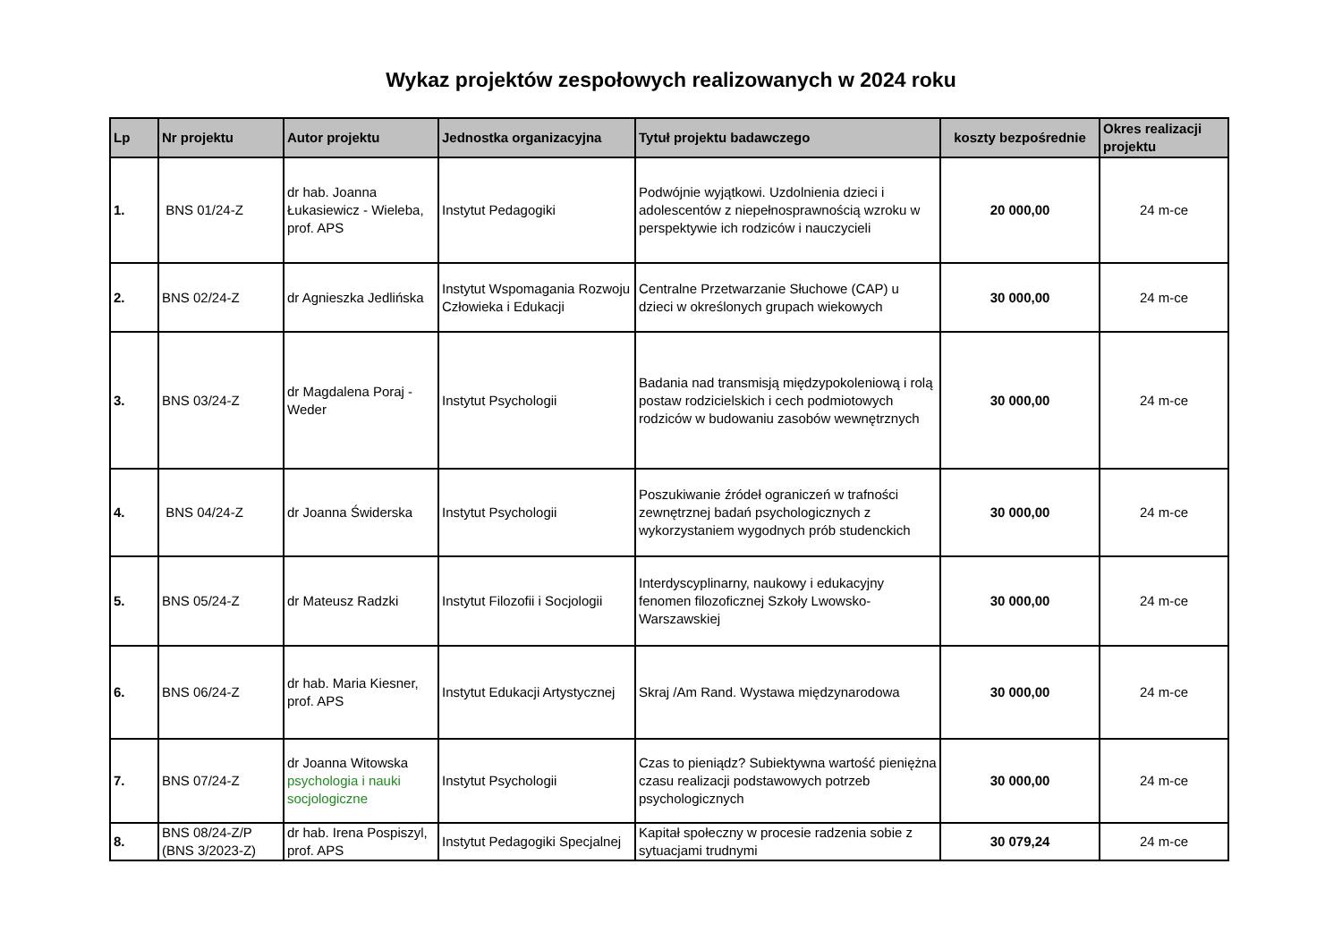Wykaz projektów zespołowych realizowanych w 2024 roku
| Lp | Nr projektu | Autor projektu | Jednostka organizacyjna | Tytuł projektu badawczego | koszty bezpośrednie | Okres realizacji projektu |
| --- | --- | --- | --- | --- | --- | --- |
| 1. | BNS 01/24-Z | dr hab. Joanna Łukasiewicz - Wieleba, prof. APS | Instytut Pedagogiki | Podwójnie wyjątkowi. Uzdolnienia dzieci i adolescentów z niepełnosprawnością wzroku w perspektywie ich rodziców i nauczycieli | 20 000,00 | 24 m-ce |
| 2. | BNS 02/24-Z | dr Agnieszka Jedlińska | Instytut Wspomagania Rozwoju Człowieka i Edukacji | Centralne Przetwarzanie Słuchowe (CAP) u dzieci w określonych grupach wiekowych | 30 000,00 | 24 m-ce |
| 3. | BNS 03/24-Z | dr Magdalena Poraj - Weder | Instytut Psychologii | Badania nad transmisją międzypokoleniową i rolą postaw rodzicielskich i cech podmiotowych rodziców w budowaniu zasobów wewnętrznych | 30 000,00 | 24 m-ce |
| 4. | BNS 04/24-Z | dr Joanna Świderska | Instytut Psychologii | Poszukiwanie źródeł ograniczeń w trafności zewnętrznej badań psychologicznych z wykorzystaniem wygodnych prób studenckich | 30 000,00 | 24 m-ce |
| 5. | BNS 05/24-Z | dr Mateusz Radzki | Instytut Filozofii i Socjologii | Interdyscyplinarny, naukowy i edukacyjny fenomen filozoficznej Szkoły Lwowsko-Warszawskiej | 30 000,00 | 24 m-ce |
| 6. | BNS 06/24-Z | dr hab. Maria Kiesner, prof. APS | Instytut Edukacji Artystycznej | Skraj /Am Rand. Wystawa międzynarodowa | 30 000,00 | 24 m-ce |
| 7. | BNS 07/24-Z | dr Joanna Witowska psychologia i nauki socjologiczne | Instytut Psychologii | Czas to pieniądz? Subiektywna wartość pieniężna czasu realizacji podstawowych potrzeb psychologicznych | 30 000,00 | 24 m-ce |
| 8. | BNS 08/24-Z/P (BNS 3/2023-Z) | dr hab. Irena Pospiszyl, prof. APS | Instytut Pedagogiki Specjalnej | Kapitał społeczny w procesie radzenia sobie z sytuacjami trudnymi | 30 079,24 | 24 m-ce |